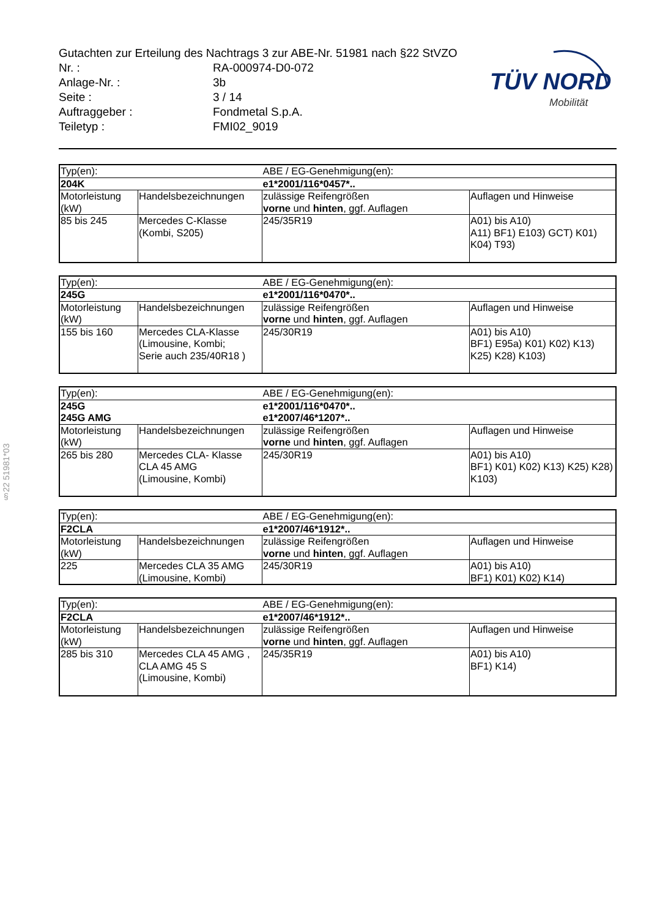§22 51981*03
Gutachten zur Erteilung des Nachtrags 3 zur ABE-Nr. 51981 nach §22 StVZO
Nr. : RA-000974-D0-072
Anlage-Nr. : 3b
Seite : 3 / 14
Auftraggeber : Fondmetal S.p.A.
Teiletyp : FMI02_9019
TÜV NORD
Mobilität
| Typ(en): | | ABE / EG-Genehmigung(en): | |
| 204K | | e1*2001/116*0457*.. | |
| Motorleistung (kW) | Handelsbezeichnungen | zulässige Reifengrößen vorne und hinten , ggf. Auflagen | Auflagen und Hinweise |
| 85 bis 245 | Mercedes C-Klasse (Kombi, S205) | 245/35R19 | A01) bis A10) A11) BF1) E103) GCT) K01) K04) T93) |
| Typ(en): | | ABE / EG-Genehmigung(en): | |
| 245G | | e1*2001/116*0470*.. | |
| Motorleistung (kW) | Handelsbezeichnungen | zulässige Reifengrößen vorne und hinten , ggf. Auflagen | Auflagen und Hinweise |
| 155 bis 160 | Mercedes CLA-Klasse (Limousine, Kombi; Serie auch 235/40R18 ) | 245/30R19 | A01) bis A10) BF1) E95a) K01) K02) K13) K25) K28) K103) |
| Typ(en): | | ABE / EG-Genehmigung(en): | |
| 245G 245G AMG | | e1*2001/116*0470*.. e1*2007/46*1207*.. | |
| Motorleistung (kW) | Handelsbezeichnungen | zulässige Reifengrößen vorne und hinten , ggf. Auflagen | Auflagen und Hinweise |
| 265 bis 280 | Mercedes CLA- Klasse CLA 45 AMG (Limousine, Kombi) | 245/30R19 | A01) bis A10) BF1) K01) K02) K13) K25) K28) K103) |
| Typ(en): | | ABE / EG-Genehmigung(en): | |
| F2CLA | | e1*2007/46*1912*.. | |
| Motorleistung (kW) | Handelsbezeichnungen | zulässige Reifengrößen vorne und hinten , ggf. Auflagen | Auflagen und Hinweise |
| 225 | Mercedes CLA 35 AMG (Limousine, Kombi) | 245/30R19 | A01) bis A10) BF1) K01) K02) K14) |
| Typ(en): | | ABE / EG-Genehmigung(en): | |
| F2CLA | | e1*2007/46*1912*.. | |
| Motorleistung (kW) | Handelsbezeichnungen | zulässige Reifengrößen vorne und hinten , ggf. Auflagen | Auflagen und Hinweise |
| 285 bis 310 | Mercedes CLA 45 AMG , CLA AMG 45 S (Limousine, Kombi) | 245/35R19 | A01) bis A10) BF1) K14) |